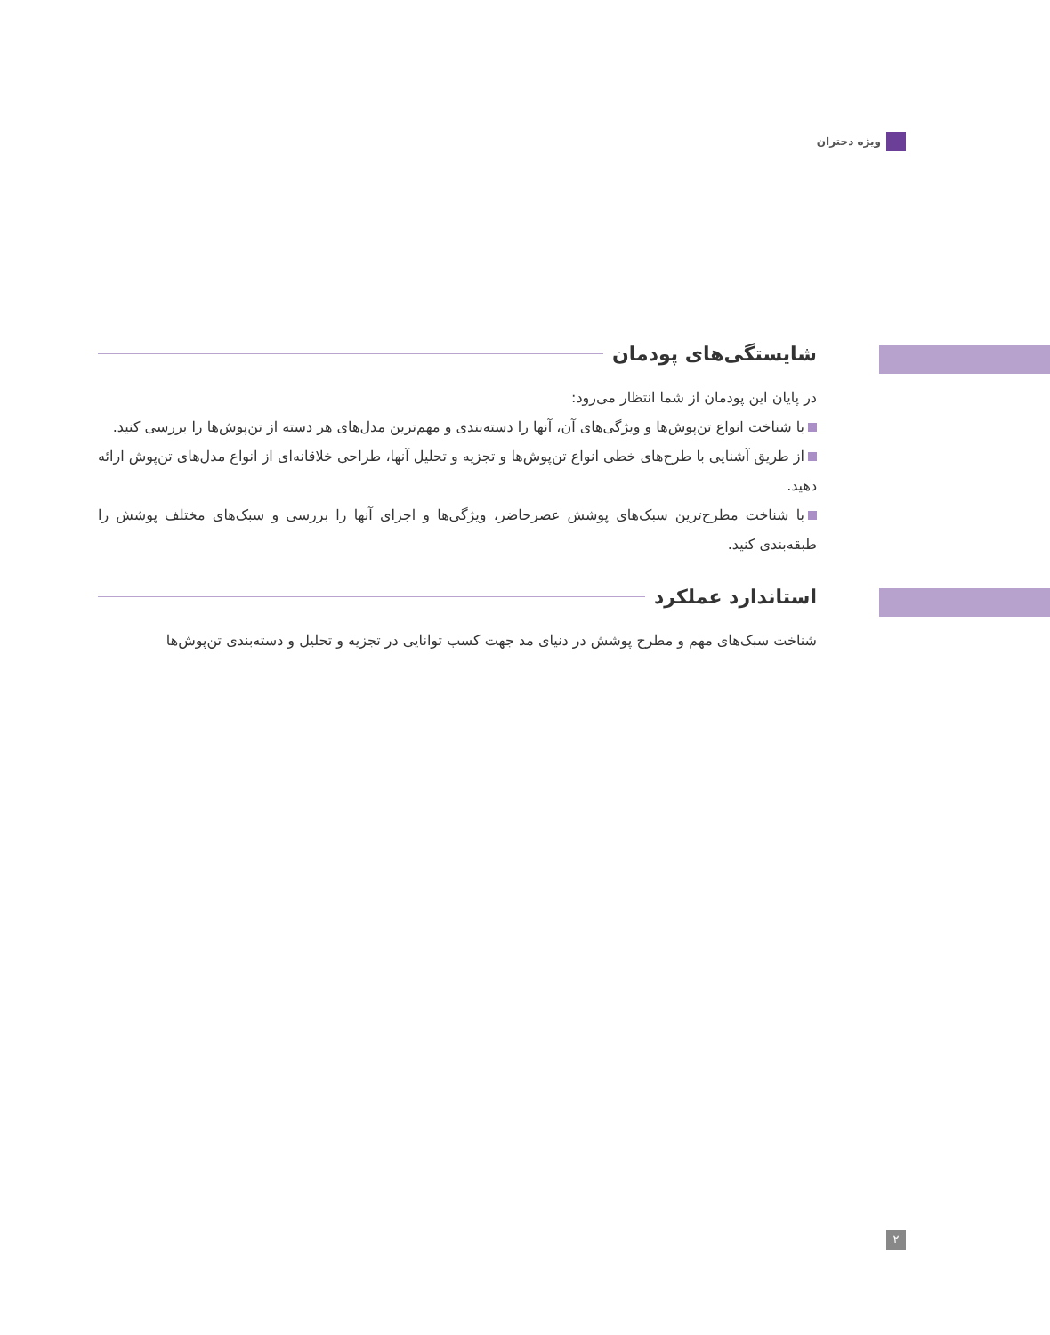ویژه دختران
شایستگی‌های پودمان
در پایان این پودمان از شما انتظار می‌رود:
با شناخت انواع تن‌پوش‌ها و ویژگی‌های آن، آنها را دسته‌بندی و مهم‌ترین مدل‌های هر دسته از تن‌پوش‌ها را بررسی کنید.
از طریق آشنایی با طرح‌های خطی انواع تن‌پوش‌ها و تجزیه و تحلیل آنها، طراحی خلاقانه‌ای از انواع مدل‌های تن‌پوش ارائه دهید.
با شناخت مطرح‌ترین سبک‌های پوشش عصرحاضر، ویژگی‌ها و اجزای آنها را بررسی و سبک‌های مختلف پوشش را طبقه‌بندی کنید.
استاندارد عملکرد
شناخت سبک‌های مهم و مطرح پوشش در دنیای مد جهت کسب توانایی در تجزیه و تحلیل و دسته‌بندی تن‌پوش‌ها
۲